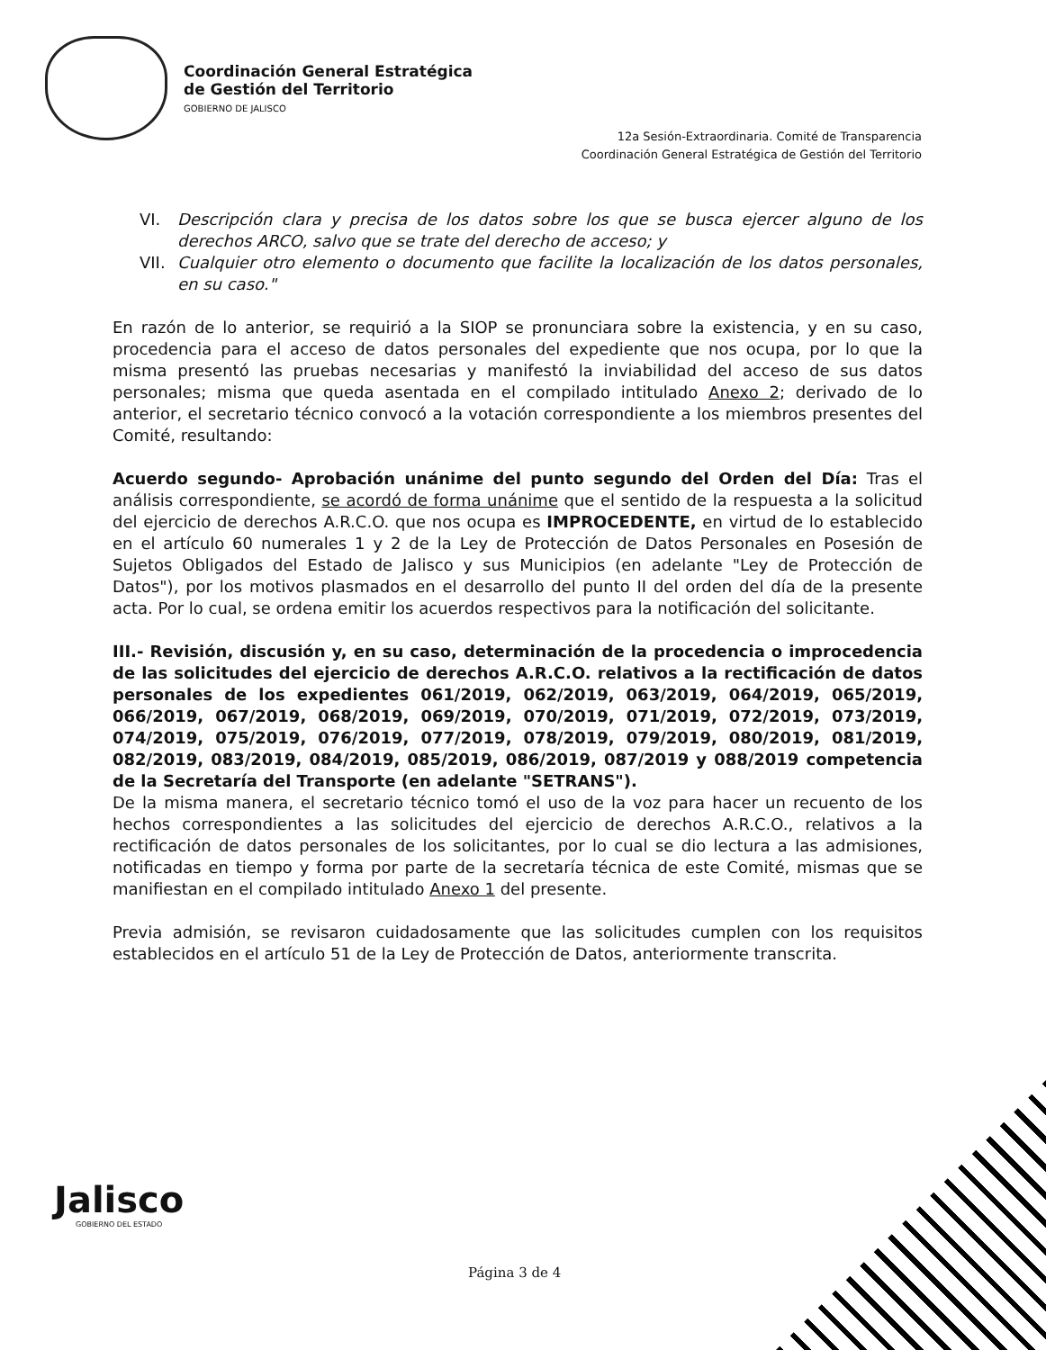Coordinación General Estratégica
de Gestión del Territorio
GOBIERNO DE JALISCO
12a Sesión-Extraordinaria. Comité de Transparencia
Coordinación General Estratégica de Gestión del Territorio
VI. Descripción clara y precisa de los datos sobre los que se busca ejercer alguno de los derechos ARCO, salvo que se trate del derecho de acceso; y
VII. Cualquier otro elemento o documento que facilite la localización de los datos personales, en su caso."
En razón de lo anterior, se requirió a la SIOP se pronunciara sobre la existencia, y en su caso, procedencia para el acceso de datos personales del expediente que nos ocupa, por lo que la misma presentó las pruebas necesarias y manifestó la inviabilidad del acceso de sus datos personales; misma que queda asentada en el compilado intitulado Anexo 2; derivado de lo anterior, el secretario técnico convocó a la votación correspondiente a los miembros presentes del Comité, resultando:
Acuerdo segundo- Aprobación unánime del punto segundo del Orden del Día: Tras el análisis correspondiente, se acordó de forma unánime que el sentido de la respuesta a la solicitud del ejercicio de derechos A.R.C.O. que nos ocupa es IMPROCEDENTE, en virtud de lo establecido en el artículo 60 numerales 1 y 2 de la Ley de Protección de Datos Personales en Posesión de Sujetos Obligados del Estado de Jalisco y sus Municipios (en adelante "Ley de Protección de Datos"), por los motivos plasmados en el desarrollo del punto II del orden del día de la presente acta. Por lo cual, se ordena emitir los acuerdos respectivos para la notificación del solicitante.
III.- Revisión, discusión y, en su caso, determinación de la procedencia o improcedencia de las solicitudes del ejercicio de derechos A.R.C.O. relativos a la rectificación de datos personales de los expedientes 061/2019, 062/2019, 063/2019, 064/2019, 065/2019, 066/2019, 067/2019, 068/2019, 069/2019, 070/2019, 071/2019, 072/2019, 073/2019, 074/2019, 075/2019, 076/2019, 077/2019, 078/2019, 079/2019, 080/2019, 081/2019, 082/2019, 083/2019, 084/2019, 085/2019, 086/2019, 087/2019 y 088/2019 competencia de la Secretaría del Transporte (en adelante "SETRANS").
De la misma manera, el secretario técnico tomó el uso de la voz para hacer un recuento de los hechos correspondientes a las solicitudes del ejercicio de derechos A.R.C.O., relativos a la rectificación de datos personales de los solicitantes, por lo cual se dio lectura a las admisiones, notificadas en tiempo y forma por parte de la secretaría técnica de este Comité, mismas que se manifiestan en el compilado intitulado Anexo 1 del presente.
Previa admisión, se revisaron cuidadosamente que las solicitudes cumplen con los requisitos establecidos en el artículo 51 de la Ley de Protección de Datos, anteriormente transcrita.
Jalisco
GOBIERNO DEL ESTADO
Página 3 de 4